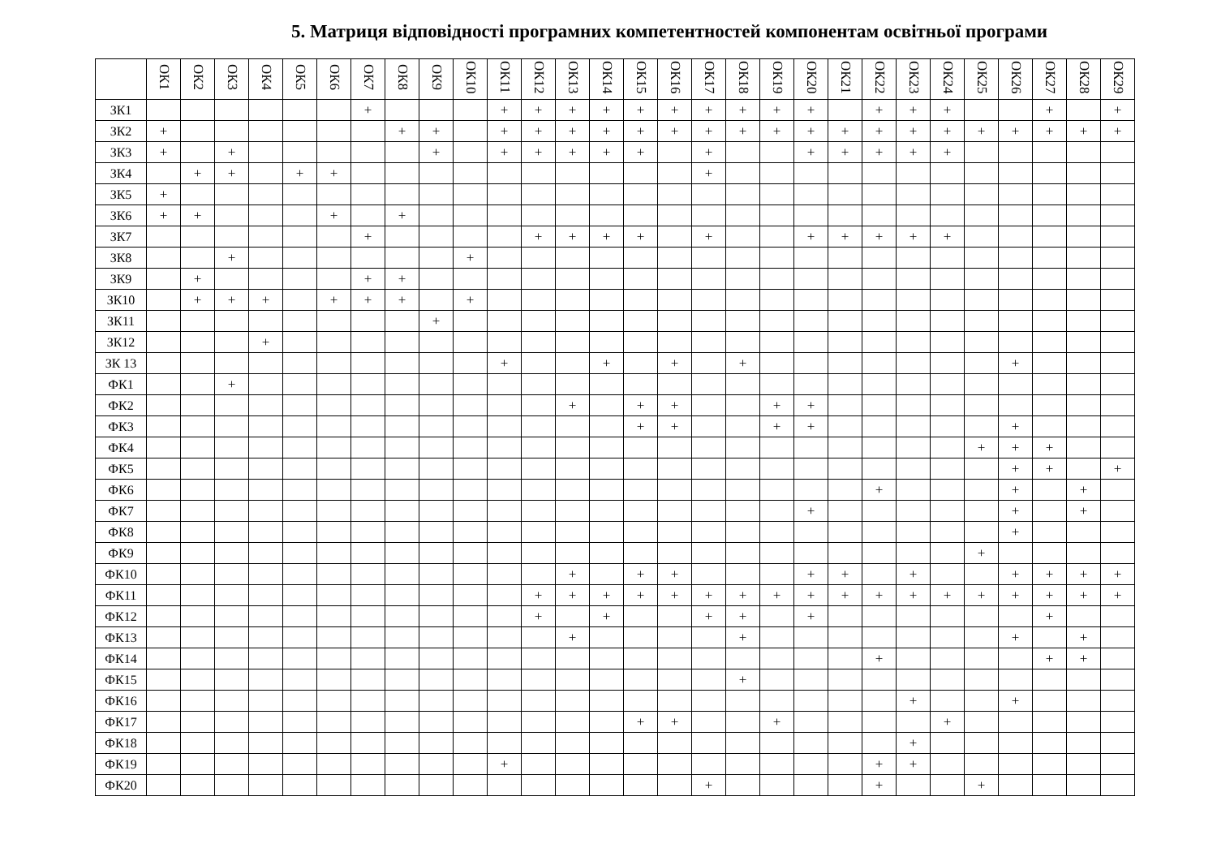5. Матриця відповідності програмних компетентностей компонентам освітньої програми
| | ОК1 | ОК2 | ОК3 | ОК4 | ОК5 | ОК6 | ОК7 | ОК8 | ОК9 | ОК10 | ОК11 | ОК12 | ОК13 | ОК14 | ОК15 | ОК16 | ОК17 | ОК18 | ОК19 | ОК20 | ОК21 | ОК22 | ОК23 | ОК24 | ОК25 | ОК26 | ОК27 | ОК28 | ОК29 |
| --- | --- | --- | --- | --- | --- | --- | --- | --- | --- | --- | --- | --- | --- | --- | --- | --- | --- | --- | --- | --- | --- | --- | --- | --- | --- | --- | --- | --- | --- |
| ЗК1 | | | | | | | + | | | | + | + | + | + | + | + | + | + | + | + | | + | + | + | | | + | | + |
| ЗК2 | + | | | | | | | + | + | | + | + | + | + | + | + | + | + | + | + | + | + | + | + | + | + | + | + | + |
| ЗК3 | + | | + | | | | | | + | | + | + | + | + | + | | + | | | + | + | + | + | + | | | | | |
| ЗК4 | | + | + | | + | + | | | | | | | | | | | + | | | | | | | | | | | | |
| ЗК5 | + | | | | | | | | | | | | | | | | | | | | | | | | | | | | |
| ЗК6 | + | + | | | | + | | + | | | | | | | | | | | | | | | | | | | | | |
| ЗК7 | | | | | | | + | | | | | + | + | + | + | | + | | | + | + | + | + | + | | | | | |
| ЗК8 | | | + | | | | | | | + | | | | | | | | | | | | | | | | | | | |
| ЗК9 | | + | | | | | + | + | | | | | | | | | | | | | | | | | | | | | |
| ЗК10 | | + | + | + | | + | + | + | | + | | | | | | | | | | | | | | | | | | | |
| ЗК11 | | | | | | | | | + | | | | | | | | | | | | | | | | | | | | |
| ЗК12 | | | | + | | | | | | | | | | | | | | | | | | | | | | | | | |
| ЗК 13 | | | | | | | | | | | + | | | + | | + | | + | | | | | | | | + | | | |
| ФК1 | | | + | | | | | | | | | | | | | | | | | | | | | | | | | | |
| ФК2 | | | | | | | | | | | | | + | | + | + | | | + | + | | | | | | | | | |
| ФК3 | | | | | | | | | | | | | | | + | + | | | + | + | | | | | | + | | | |
| ФК4 | | | | | | | | | | | | | | | | | | | | | | | | | + | + | + | | |
| ФК5 | | | | | | | | | | | | | | | | | | | | | | | | | | + | + | | + |
| ФК6 | | | | | | | | | | | | | | | | | | | | | | + | | | | + | | + | |
| ФК7 | | | | | | | | | | | | | | | | | | | | + | | | | | | + | | + | |
| ФК8 | | | | | | | | | | | | | | | | | | | | | | | | | | + | | | |
| ФК9 | | | | | | | | | | | | | | | | | | | | | | | | | + | | | | |
| ФК10 | | | | | | | | | | | | | + | | + | + | | | | + | + | | + | | | + | + | + | + |
| ФК11 | | | | | | | | | | | | + | + | + | + | + | + | + | + | + | + | + | + | + | + | + | + | + | + |
| ФК12 | | | | | | | | | | | | + | | + | | | + | + | | + | | | | | | | + | | |
| ФК13 | | | | | | | | | | | | | + | | | | | + | | | | | | | | + | | + | |
| ФК14 | | | | | | | | | | | | | | | | | | | | | | + | | | | | + | + | |
| ФК15 | | | | | | | | | | | | | | | | | | + | | | | | | | | | | | |
| ФК16 | | | | | | | | | | | | | | | | | | | | | | | + | | | + | | | |
| ФК17 | | | | | | | | | | | | | | | + | + | | | + | | | | | + | | | | | |
| ФК18 | | | | | | | | | | | | | | | | | | | | | | | + | | | | | | |
| ФК19 | | | | | | | | | | | + | | | | | | | | | | | + | + | | | | | | |
| ФК20 | | | | | | | | | | | | | | | | | + | | | | | + | | | + | | | | |